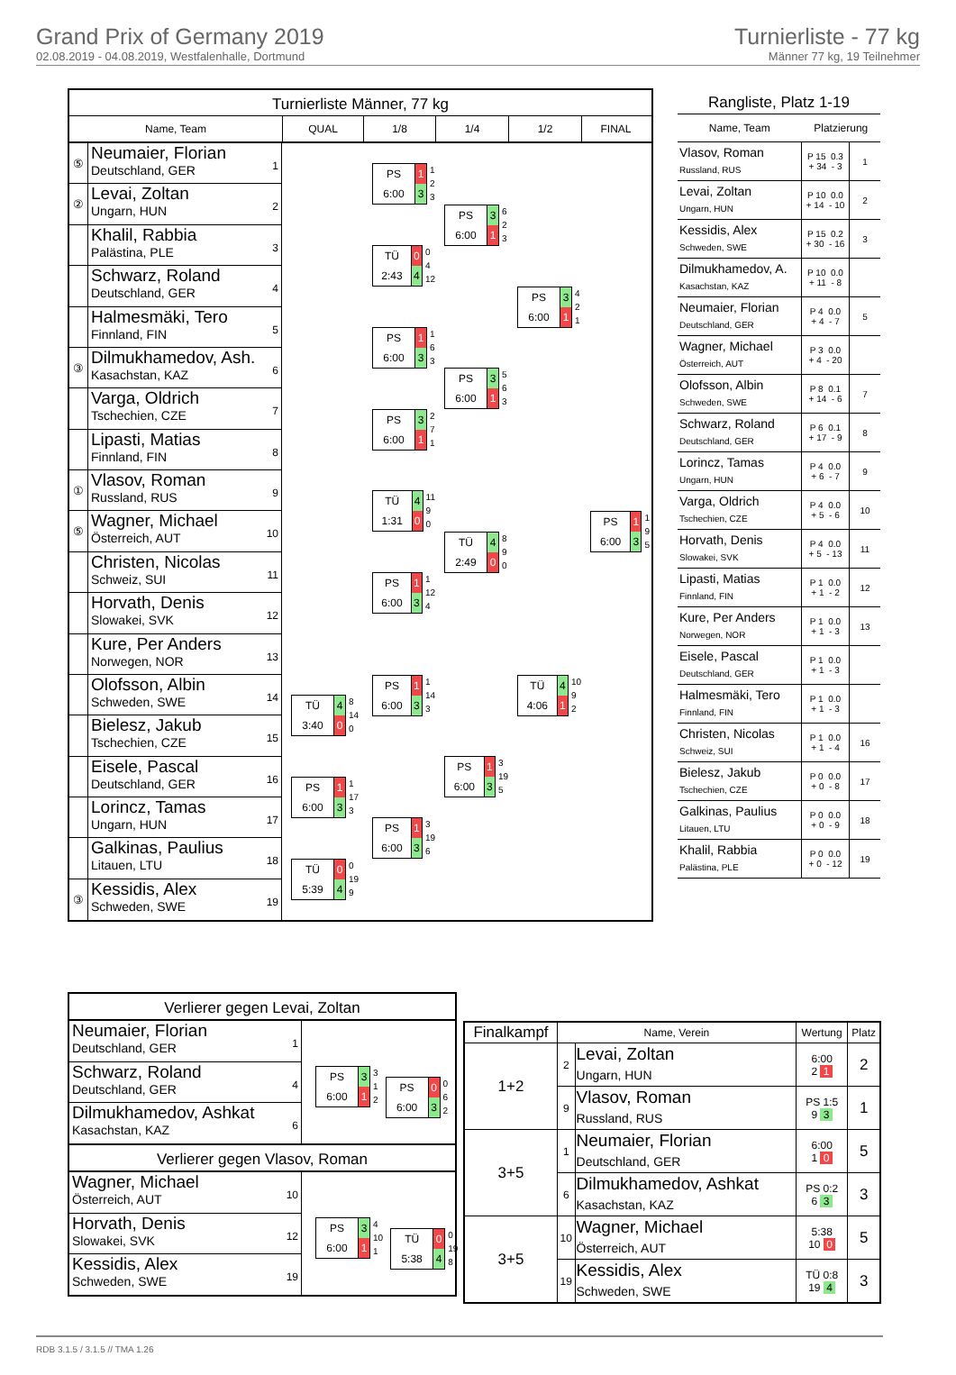Grand Prix of Germany 2019
02.08.2019 - 04.08.2019, Westfalenhalle, Dortmund
Turnierliste - 77 kg
Männer 77 kg, 19 Teilnehmer
Turnierliste Männer, 77 kg
Name, Team
QUAL
1/8
1/4
1/2
FINAL
⑤
Neumaier, Florian
Deutschland, GER
1
②
Levai, Zoltan
Ungarn, HUN
2
Khalil, Rabbia
Palästina, PLE
3
Schwarz, Roland
Deutschland, GER
4
Halmesmäki, Tero
Finnland, FIN
5
③
Dilmukhamedov, Ash.
Kasachstan, KAZ
6
Varga, Oldrich
Tschechien, CZE
7
Lipasti, Matias
Finnland, FIN
8
①
Vlasov, Roman
Russland, RUS
9
⑤
Wagner, Michael
Österreich, AUT
10
Christen, Nicolas
Schweiz, SUI
11
Horvath, Denis
Slowakei, SVK
12
Kure, Per Anders
Norwegen, NOR
13
Olofsson, Albin
Schweden, SWE
14
Bielesz, Jakub
Tschechien, CZE
15
Eisele, Pascal
Deutschland, GER
16
Lorincz, Tamas
Ungarn, HUN
17
Galkinas, Paulius
Litauen, LTU
18
③
Kessidis, Alex
Schweden, SWE
19
PS
6:00
1
3
1
2
3
TÜ
2:43
0
4
0
4
12
PS
6:00
1
3
1
6
3
PS
6:00
3
1
2
7
1
TÜ
1:31
4
0
11
9
0
PS
6:00
1
3
1
12
4
PS
6:00
1
3
1
14
3
PS
6:00
1
3
3
19
6
TÜ
3:40
4
0
8
14
0
PS
6:00
1
3
1
17
3
TÜ
5:39
0
4
0
19
9
PS
6:00
3
1
6
2
3
PS
6:00
3
1
5
6
3
TÜ
2:49
4
0
8
9
0
PS
6:00
1
3
3
19
5
PS
6:00
3
1
4
2
1
TÜ
4:06
4
1
10
9
2
PS
6:00
1
3
1
9
5
Rangliste, Platz 1-19
| Name, Team | Platzierung | |
| --- | --- | --- |
| Vlasov, Roman Russland, RUS | P 15 0.3 + 34 - 3 | 1 |
| Levai, Zoltan Ungarn, HUN | P 10 0.0 + 14 - 10 | 2 |
| Kessidis, Alex Schweden, SWE | P 15 0.2 + 30 - 16 | 3 |
| Dilmukhamedov, A. Kasachstan, KAZ | P 10 0.0 + 11 - 8 | |
| Neumaier, Florian Deutschland, GER | P 4 0.0 + 4 - 7 | 5 |
| Wagner, Michael Österreich, AUT | P 3 0.0 + 4 - 20 | |
| Olofsson, Albin Schweden, SWE | P 8 0.1 + 14 - 6 | 7 |
| Schwarz, Roland Deutschland, GER | P 6 0.1 + 17 - 9 | 8 |
| Lorincz, Tamas Ungarn, HUN | P 4 0.0 + 6 - 7 | 9 |
| Varga, Oldrich Tschechien, CZE | P 4 0.0 + 5 - 6 | 10 |
| Horvath, Denis Slowakei, SVK | P 4 0.0 + 5 - 13 | 11 |
| Lipasti, Matias Finnland, FIN | P 1 0.0 + 1 - 2 | 12 |
| Kure, Per Anders Norwegen, NOR | P 1 0.0 + 1 - 3 | 13 |
| Eisele, Pascal Deutschland, GER | P 1 0.0 + 1 - 3 | |
| Halmesmäki, Tero Finnland, FIN | P 1 0.0 + 1 - 3 | |
| Christen, Nicolas Schweiz, SUI | P 1 0.0 + 1 - 4 | 16 |
| Bielesz, Jakub Tschechien, CZE | P 0 0.0 + 0 - 8 | 17 |
| Galkinas, Paulius Litauen, LTU | P 0 0.0 + 0 - 9 | 18 |
| Khalil, Rabbia Palästina, PLE | P 0 0.0 + 0 - 12 | 19 |
Verlierer gegen Levai, Zoltan
Neumaier, Florian
Deutschland, GER
1
Schwarz, Roland
Deutschland, GER
4
Dilmukhamedov, Ashkat
Kasachstan, KAZ
6
PS
6:00
3
1
3
1
2
PS
6:00
0
3
0
6
2
Verlierer gegen Vlasov, Roman
Wagner, Michael
Österreich, AUT
10
Horvath, Denis
Slowakei, SVK
12
Kessidis, Alex
Schweden, SWE
19
PS
6:00
3
1
4
10
1
TÜ
5:38
0
4
0
19
8
| Finalkampf | Name, Verein | | Wertung | Platz |
| --- | --- | --- | --- | --- |
| 1+2 | 2 | Levai, Zoltan Ungarn, HUN | 6:00 2 1 | 2 |
| | 9 | Vlasov, Roman Russland, RUS | PS 1:5 9 3 | 1 |
| 3+5 | 1 | Neumaier, Florian Deutschland, GER | 6:00 1 0 | 5 |
| | 6 | Dilmukhamedov, Ashkat Kasachstan, KAZ | PS 0:2 6 3 | 3 |
| 3+5 | 10 | Wagner, Michael Österreich, AUT | 5:38 10 0 | 5 |
| | 19 | Kessidis, Alex Schweden, SWE | TÜ 0:8 19 4 | 3 |
RDB 3.1.5 / 3.1.5 // TMA 1.26